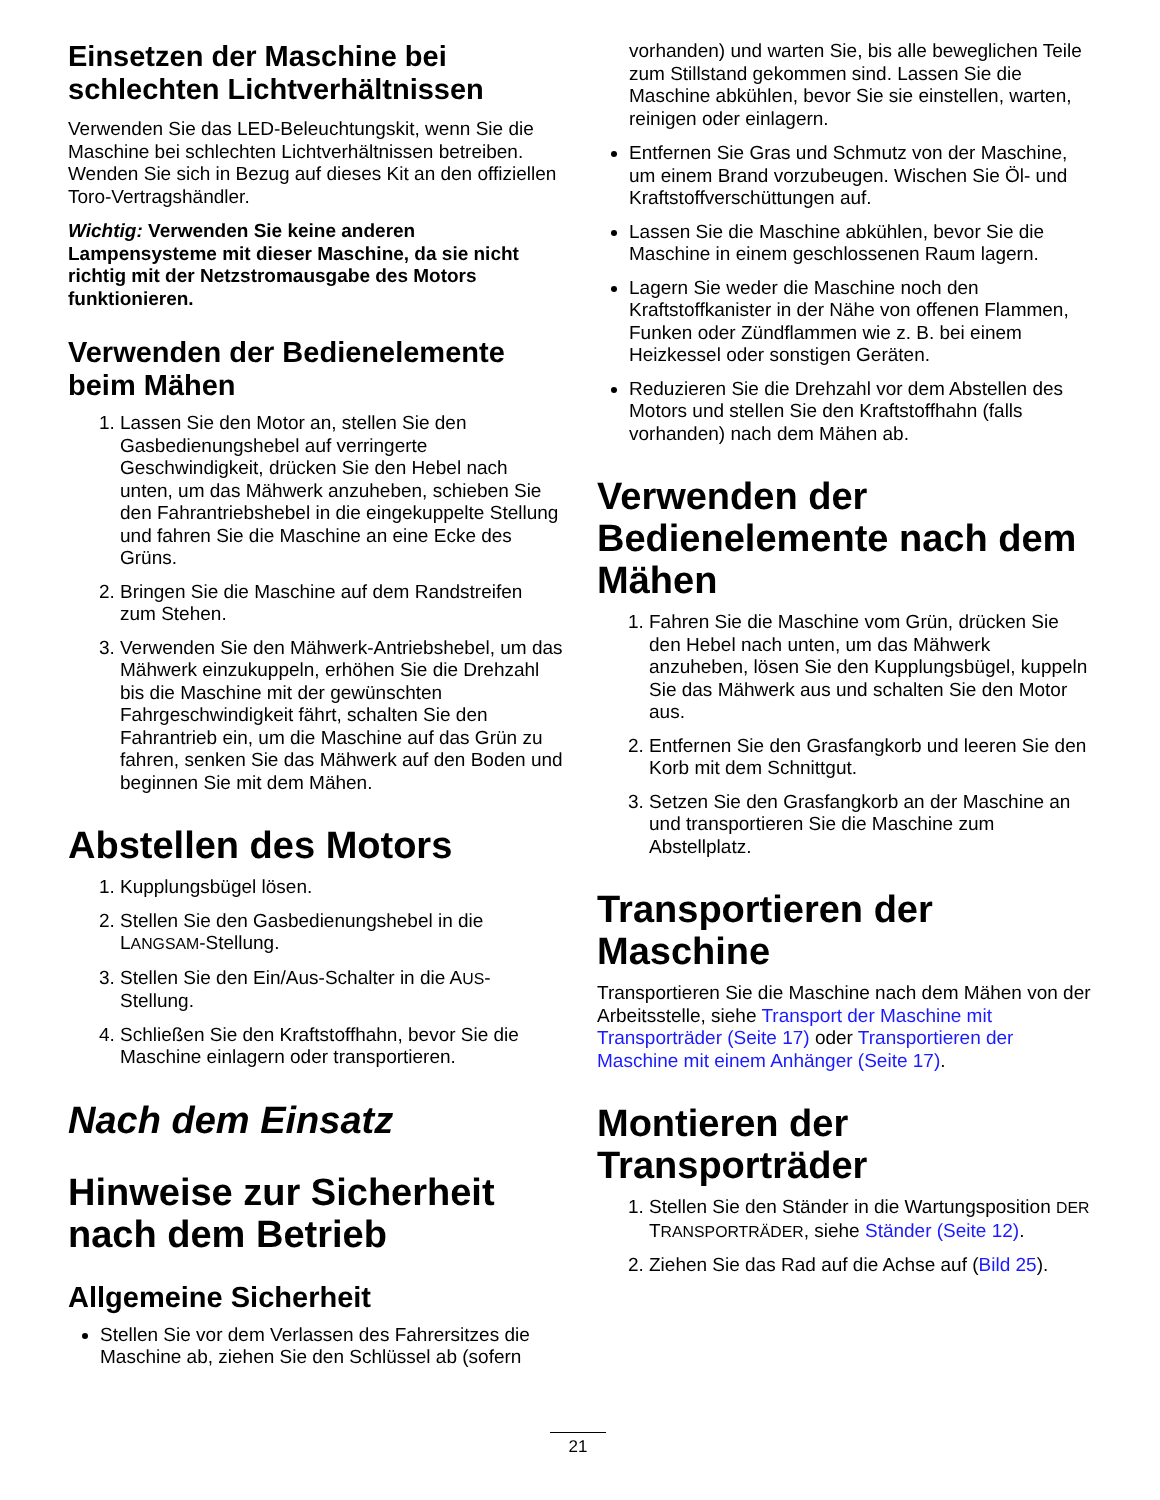Einsetzen der Maschine bei schlechten Lichtverhältnissen
Verwenden Sie das LED-Beleuchtungskit, wenn Sie die Maschine bei schlechten Lichtverhältnissen betreiben. Wenden Sie sich in Bezug auf dieses Kit an den offiziellen Toro-Vertragshändler.
Wichtig: Verwenden Sie keine anderen Lampensysteme mit dieser Maschine, da sie nicht richtig mit der Netzstromausgabe des Motors funktionieren.
Verwenden der Bedienelemente beim Mähen
1. Lassen Sie den Motor an, stellen Sie den Gasbedienungshebel auf verringerte Geschwindigkeit, drücken Sie den Hebel nach unten, um das Mähwerk anzuheben, schieben Sie den Fahrantriebshebel in die eingekuppelte Stellung und fahren Sie die Maschine an eine Ecke des Grüns.
2. Bringen Sie die Maschine auf dem Randstreifen zum Stehen.
3. Verwenden Sie den Mähwerk-Antriebshebel, um das Mähwerk einzukuppeln, erhöhen Sie die Drehzahl bis die Maschine mit der gewünschten Fahrgeschwindigkeit fährt, schalten Sie den Fahrantrieb ein, um die Maschine auf das Grün zu fahren, senken Sie das Mähwerk auf den Boden und beginnen Sie mit dem Mähen.
Abstellen des Motors
1. Kupplungsbügel lösen.
2. Stellen Sie den Gasbedienungshebel in die LANGSAM-Stellung.
3. Stellen Sie den Ein/Aus-Schalter in die AUS-Stellung.
4. Schließen Sie den Kraftstoffhahn, bevor Sie die Maschine einlagern oder transportieren.
Nach dem Einsatz
Hinweise zur Sicherheit nach dem Betrieb
Allgemeine Sicherheit
Stellen Sie vor dem Verlassen des Fahrersitzes die Maschine ab, ziehen Sie den Schlüssel ab (sofern
vorhanden) und warten Sie, bis alle beweglichen Teile zum Stillstand gekommen sind. Lassen Sie die Maschine abkühlen, bevor Sie sie einstellen, warten, reinigen oder einlagern.
Entfernen Sie Gras und Schmutz von der Maschine, um einem Brand vorzubeugen. Wischen Sie Öl- und Kraftstoffverschüttungen auf.
Lassen Sie die Maschine abkühlen, bevor Sie die Maschine in einem geschlossenen Raum lagern.
Lagern Sie weder die Maschine noch den Kraftstoffkanister in der Nähe von offenen Flammen, Funken oder Zündflammen wie z. B. bei einem Heizkessel oder sonstigen Geräten.
Reduzieren Sie die Drehzahl vor dem Abstellen des Motors und stellen Sie den Kraftstoffhahn (falls vorhanden) nach dem Mähen ab.
Verwenden der Bedienelemente nach dem Mähen
1. Fahren Sie die Maschine vom Grün, drücken Sie den Hebel nach unten, um das Mähwerk anzuheben, lösen Sie den Kupplungsbügel, kuppeln Sie das Mähwerk aus und schalten Sie den Motor aus.
2. Entfernen Sie den Grasfangkorb und leeren Sie den Korb mit dem Schnittgut.
3. Setzen Sie den Grasfangkorb an der Maschine an und transportieren Sie die Maschine zum Abstellplatz.
Transportieren der Maschine
Transportieren Sie die Maschine nach dem Mähen von der Arbeitsstelle, siehe Transport der Maschine mit Transporträder (Seite 17) oder Transportieren der Maschine mit einem Anhänger (Seite 17).
Montieren der Transporträder
1. Stellen Sie den Ständer in die Wartungsposition DER TRANSPORTRÄDER, siehe Ständer (Seite 12).
2. Ziehen Sie das Rad auf die Achse auf (Bild 25).
21